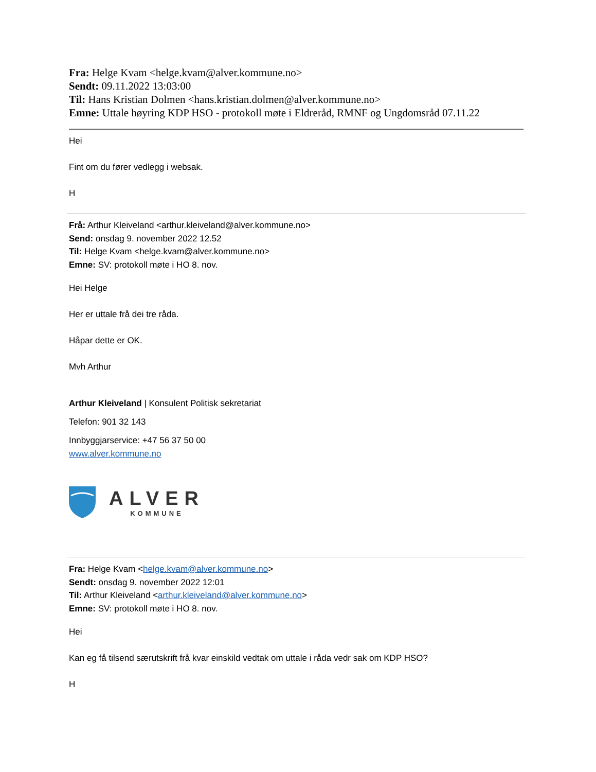Fra: Helge Kvam <helge.kvam@alver.kommune.no>
Sendt: 09.11.2022 13:03:00
Til: Hans Kristian Dolmen <hans.kristian.dolmen@alver.kommune.no>
Emne: Uttale høyring KDP HSO - protokoll møte i Eldreråd, RMNF og Ungdomsråd 07.11.22
Hei
Fint om du fører vedlegg i websak.
H
Frå: Arthur Kleiveland <arthur.kleiveland@alver.kommune.no>
Send: onsdag 9. november 2022 12.52
Til: Helge Kvam <helge.kvam@alver.kommune.no>
Emne: SV: protokoll møte i HO 8. nov.
Hei Helge
Her er uttale frå dei tre råda.
Håpar dette er OK.
Mvh Arthur
Arthur Kleiveland | Konsulent Politisk sekretariat
Telefon: 901 32 143
Innbyggjarservice: +47 56 37 50 00
www.alver.kommune.no
ALVER
KOMMUNE
Fra: Helge Kvam <helge.kvam@alver.kommune.no>
Sendt: onsdag 9. november 2022 12:01
Til: Arthur Kleiveland <arthur.kleiveland@alver.kommune.no>
Emne: SV: protokoll møte i HO 8. nov.
Hei
Kan eg få tilsend særutskrift frå kvar einskild vedtak om uttale i råda vedr sak om KDP HSO?
H